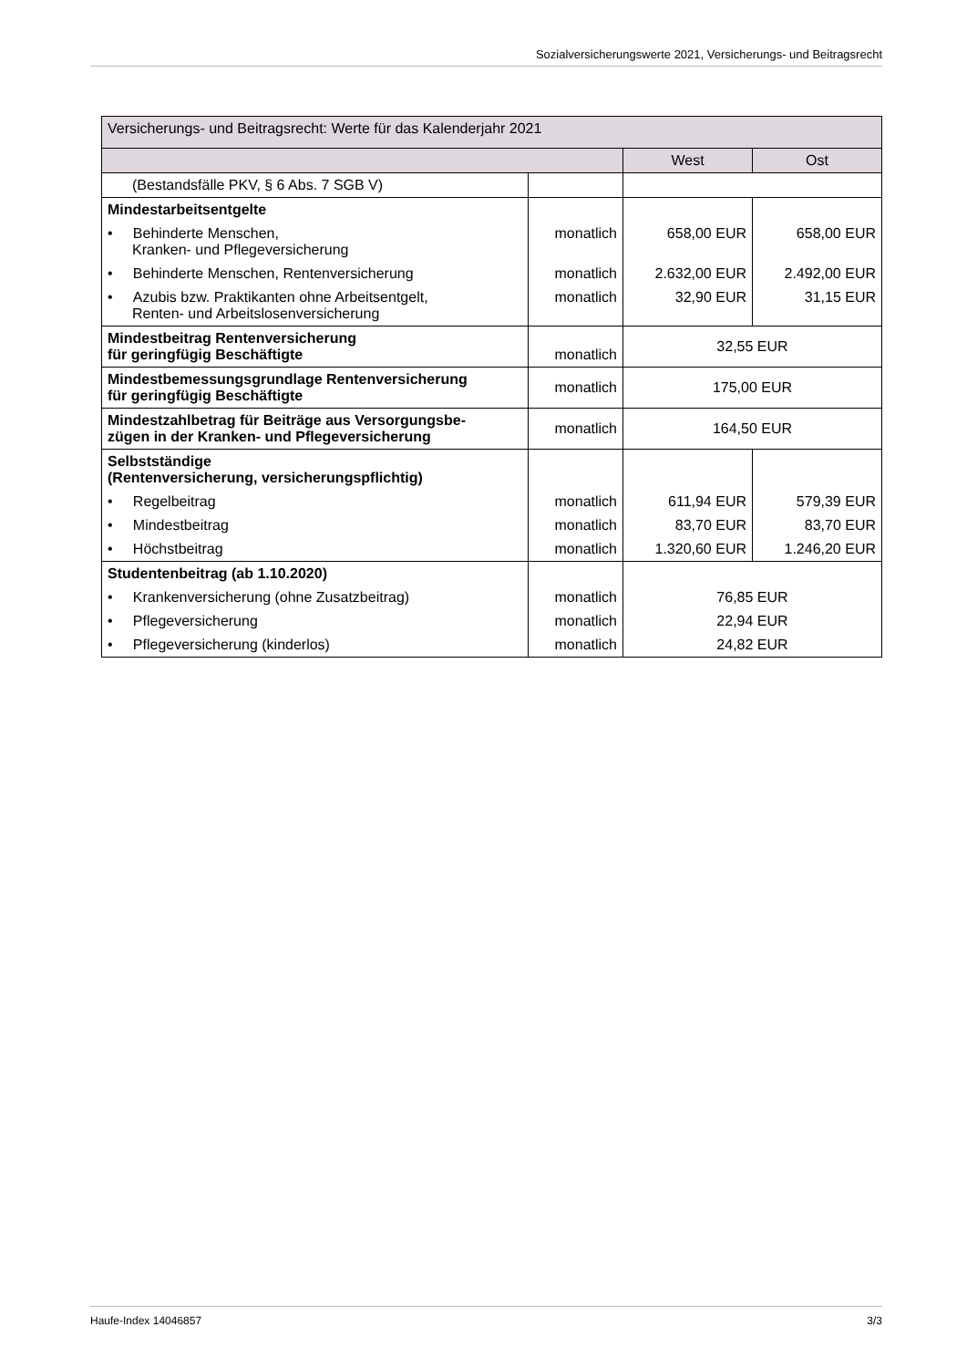Sozialversicherungswerte 2021, Versicherungs- und Beitragsrecht
| Versicherungs- und Beitragsrecht: Werte für das Kalenderjahr 2021 | | | |
| --- | --- | --- | --- |
| | | West | Ost |
| (Bestandsfälle PKV, § 6 Abs. 7 SGB V) | | | |
| Mindestarbeitsentgelte | | | |
| • Behinderte Menschen, Kranken- und Pflegeversicherung | monatlich | 658,00 EUR | 658,00 EUR |
| • Behinderte Menschen, Rentenversicherung | monatlich | 2.632,00 EUR | 2.492,00 EUR |
| • Azubis bzw. Praktikanten ohne Arbeitsentgelt, Renten- und Arbeitslosenversicherung | monatlich | 32,90 EUR | 31,15 EUR |
| Mindestbeitrag Rentenversicherung für geringfügig Beschäftigte | monatlich | 32,55 EUR | |
| Mindestbemessungsgrundlage Rentenversicherung für geringfügig Beschäftigte | monatlich | 175,00 EUR | |
| Mindestzahlbetrag für Beiträge aus Versorgungsbe- zügen in der Kranken- und Pflegeversicherung | monatlich | 164,50 EUR | |
| Selbstständige (Rentenversicherung, versicherungspflichtig) | | | |
| • Regelbeitrag | monatlich | 611,94 EUR | 579,39 EUR |
| • Mindestbeitrag | monatlich | 83,70 EUR | 83,70 EUR |
| • Höchstbeitrag | monatlich | 1.320,60 EUR | 1.246,20 EUR |
| Studentenbeitrag (ab 1.10.2020) | | | |
| • Krankenversicherung (ohne Zusatzbeitrag) | monatlich | 76,85 EUR | |
| • Pflegeversicherung | monatlich | 22,94 EUR | |
| • Pflegeversicherung (kinderlos) | monatlich | 24,82 EUR | |
Haufe-Index 14046857 3/3